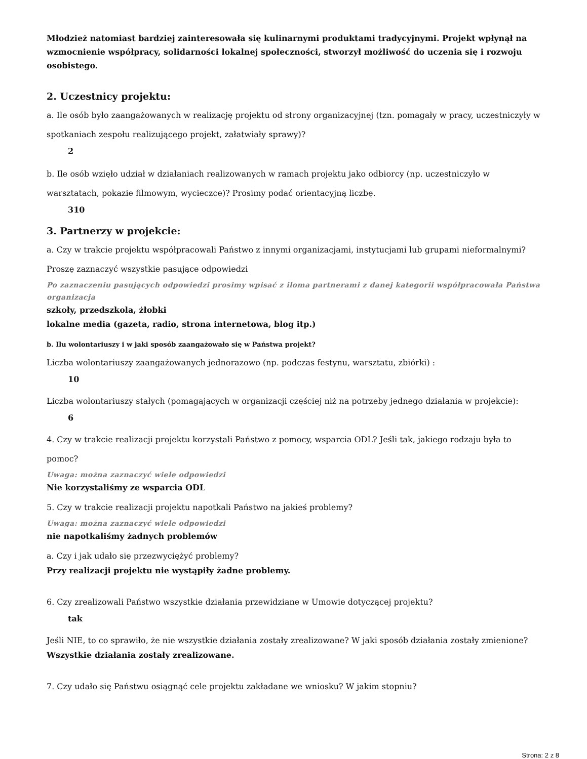Młodzież natomiast bardziej zainteresowała się kulinarnymi produktami tradycyjnymi. Projekt wpłynął na wzmocnienie współpracy, solidarności lokalnej społeczności, stworzył możliwość do uczenia się i rozwoju osobistego.
2. Uczestnicy projektu:
a. Ile osób było zaangażowanych w realizację projektu od strony organizacyjnej (tzn. pomagały w pracy, uczestniczyły w spotkaniach zespołu realizującego projekt, załatwiały sprawy)?
2
b. Ile osób wzięło udział w działaniach realizowanych w ramach projektu jako odbiorcy (np. uczestniczyło w warsztatach, pokazie filmowym, wycieczce)? Prosimy podać orientacyjną liczbę.
310
3. Partnerzy w projekcie:
a. Czy w trakcie projektu współpracowali Państwo z innymi organizacjami, instytucjami lub grupami nieformalnymi? Proszę zaznaczyć wszystkie pasujące odpowiedzi
Po zaznaczeniu pasujących odpowiedzi prosimy wpisać z iloma partnerami z danej kategorii współpracowała Państwa organizacja
szkoły, przedszkola, żłobki
lokalne media (gazeta, radio, strona internetowa, blog itp.)
b. Ilu wolontariuszy i w jaki sposób zaangażowało się w Państwa projekt?
Liczba wolontariuszy zaangażowanych jednorazowo (np. podczas festynu, warsztatu, zbiórki) :
10
Liczba wolontariuszy stałych (pomagających w organizacji częściej niż na potrzeby jednego działania w projekcie):
6
4. Czy w trakcie realizacji projektu korzystali Państwo z pomocy, wsparcia ODL? Jeśli tak, jakiego rodzaju była to pomoc?
Uwaga: można zaznaczyć wiele odpowiedzi
Nie korzystaliśmy ze wsparcia ODL
5. Czy w trakcie realizacji projektu napotkali Państwo na jakieś problemy?
Uwaga: można zaznaczyć wiele odpowiedzi
nie napotkaliśmy żadnych problemów
a. Czy i jak udało się przezwyciężyć problemy?
Przy realizacji projektu nie wystąpiły żadne problemy.
6. Czy zrealizowali Państwo wszystkie działania przewidziane w Umowie dotyczącej projektu?
tak
Jeśli NIE, to co sprawiło, że nie wszystkie działania zostały zrealizowane? W jaki sposób działania zostały zmienione?
Wszystkie działania zostały zrealizowane.
7. Czy udało się Państwu osiągnąć cele projektu zakładane we wniosku? W jakim stopniu?
Strona: 2 z 8